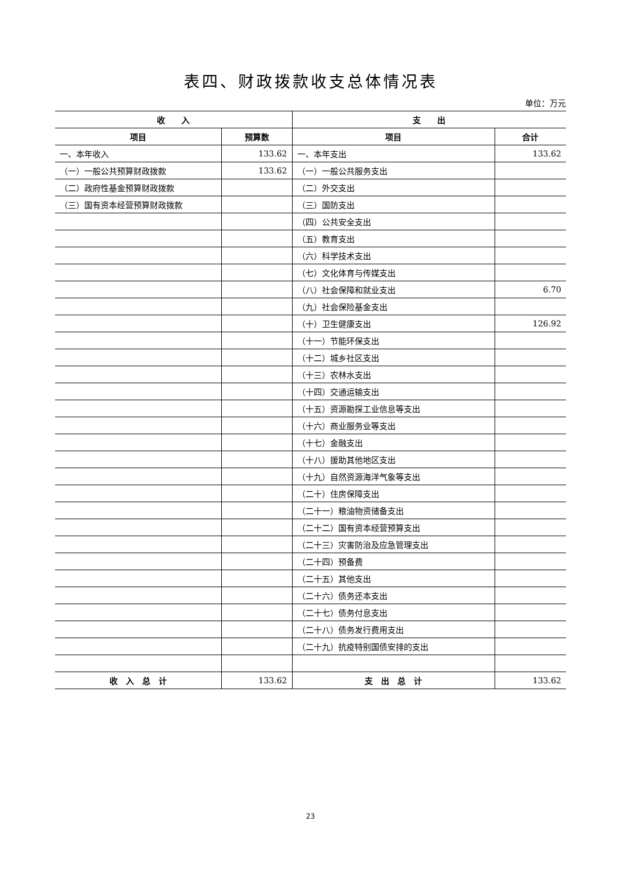表四、财政拨款收支总体情况表
单位：万元
| 收 入 | | 支 出 | |
| --- | --- | --- | --- |
| 项目 | 预算数 | 项目 | 合计 |
| 一、本年收入 | 133.62 | 一、本年支出 | 133.62 |
| （一）一般公共预算财政拨款 | 133.62 | （一）一般公共服务支出 | |
| （二）政府性基金预算财政拨款 | | （二）外交支出 | |
| （三）国有资本经营预算财政拨款 | | （三）国防支出 | |
| | | （四）公共安全支出 | |
| | | （五）教育支出 | |
| | | （六）科学技术支出 | |
| | | （七）文化体育与传媒支出 | |
| | | （八）社会保障和就业支出 | 6.70 |
| | | （九）社会保险基金支出 | |
| | | （十）卫生健康支出 | 126.92 |
| | | （十一）节能环保支出 | |
| | | （十二）城乡社区支出 | |
| | | （十三）农林水支出 | |
| | | （十四）交通运输支出 | |
| | | （十五）资源勘探工业信息等支出 | |
| | | （十六）商业服务业等支出 | |
| | | （十七）金融支出 | |
| | | （十八）援助其他地区支出 | |
| | | （十九）自然资源海洋气象等支出 | |
| | | （二十）住房保障支出 | |
| | | （二十一）粮油物资储备支出 | |
| | | （二十二）国有资本经营预算支出 | |
| | | （二十三）灾害防治及应急管理支出 | |
| | | （二十四）预备费 | |
| | | （二十五）其他支出 | |
| | | （二十六）债务还本支出 | |
| | | （二十七）债务付息支出 | |
| | | （二十八）债务发行费用支出 | |
| | | （二十九）抗疫特别国债安排的支出 | |
| 收 入 总 计 | 133.62 | 支 出 总 计 | 133.62 |
23